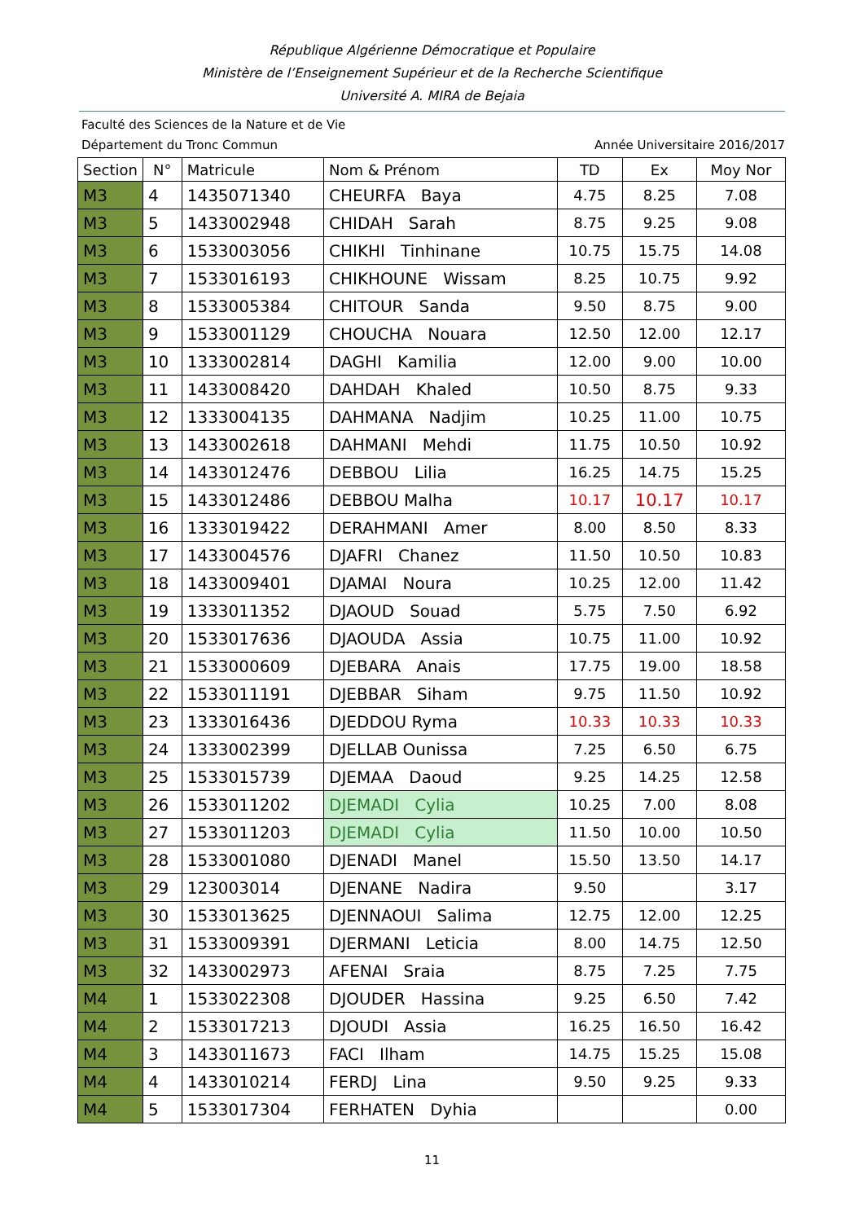République Algérienne Démocratique et Populaire
Ministère de l’Enseignement Supérieur et de la Recherche Scientifique
Université A. MIRA de Bejaia
Faculté des Sciences de la Nature et de Vie
Département du Tronc Commun Année Universitaire 2016/2017
| Section | N° | Matricule | Nom & Prénom | TD | Ex | Moy Nor |
| --- | --- | --- | --- | --- | --- | --- |
| M3 | 4 | 1435071340 | CHEURFA Baya | 4.75 | 8.25 | 7.08 |
| M3 | 5 | 1433002948 | CHIDAH Sarah | 8.75 | 9.25 | 9.08 |
| M3 | 6 | 1533003056 | CHIKHI Tinhinane | 10.75 | 15.75 | 14.08 |
| M3 | 7 | 1533016193 | CHIKHOUNE Wissam | 8.25 | 10.75 | 9.92 |
| M3 | 8 | 1533005384 | CHITOUR Sanda | 9.50 | 8.75 | 9.00 |
| M3 | 9 | 1533001129 | CHOUCHA Nouara | 12.50 | 12.00 | 12.17 |
| M3 | 10 | 1333002814 | DAGHI Kamilia | 12.00 | 9.00 | 10.00 |
| M3 | 11 | 1433008420 | DAHDAH Khaled | 10.50 | 8.75 | 9.33 |
| M3 | 12 | 1333004135 | DAHMANA Nadjim | 10.25 | 11.00 | 10.75 |
| M3 | 13 | 1433002618 | DAHMANI Mehdi | 11.75 | 10.50 | 10.92 |
| M3 | 14 | 1433012476 | DEBBOU Lilia | 16.25 | 14.75 | 15.25 |
| M3 | 15 | 1433012486 | DEBBOU Malha | 10.17 | 10.17 | 10.17 |
| M3 | 16 | 1333019422 | DERAHMANI Amer | 8.00 | 8.50 | 8.33 |
| M3 | 17 | 1433004576 | DJAFRI Chanez | 11.50 | 10.50 | 10.83 |
| M3 | 18 | 1433009401 | DJAMAI Noura | 10.25 | 12.00 | 11.42 |
| M3 | 19 | 1333011352 | DJAOUD Souad | 5.75 | 7.50 | 6.92 |
| M3 | 20 | 1533017636 | DJAOUDA Assia | 10.75 | 11.00 | 10.92 |
| M3 | 21 | 1533000609 | DJEBARA Anais | 17.75 | 19.00 | 18.58 |
| M3 | 22 | 1533011191 | DJEBBAR Siham | 9.75 | 11.50 | 10.92 |
| M3 | 23 | 1333016436 | DJEDDOU Ryma | 10.33 | 10.33 | 10.33 |
| M3 | 24 | 1333002399 | DJELLAB Ounissa | 7.25 | 6.50 | 6.75 |
| M3 | 25 | 1533015739 | DJEMAA Daoud | 9.25 | 14.25 | 12.58 |
| M3 | 26 | 1533011202 | DJEMADI Cylia | 10.25 | 7.00 | 8.08 |
| M3 | 27 | 1533011203 | DJEMADI Cylia | 11.50 | 10.00 | 10.50 |
| M3 | 28 | 1533001080 | DJENADI Manel | 15.50 | 13.50 | 14.17 |
| M3 | 29 | 123003014 | DJENANE Nadira | 9.50 | | 3.17 |
| M3 | 30 | 1533013625 | DJENNAOUI Salima | 12.75 | 12.00 | 12.25 |
| M3 | 31 | 1533009391 | DJERMANI Leticia | 8.00 | 14.75 | 12.50 |
| M3 | 32 | 1433002973 | AFENAI Sraia | 8.75 | 7.25 | 7.75 |
| M4 | 1 | 1533022308 | DJOUDER Hassina | 9.25 | 6.50 | 7.42 |
| M4 | 2 | 1533017213 | DJOUDI Assia | 16.25 | 16.50 | 16.42 |
| M4 | 3 | 1433011673 | FACI Ilham | 14.75 | 15.25 | 15.08 |
| M4 | 4 | 1433010214 | FERDJ Lina | 9.50 | 9.25 | 9.33 |
| M4 | 5 | 1533017304 | FERHATEN Dyhia | | | 0.00 |
11